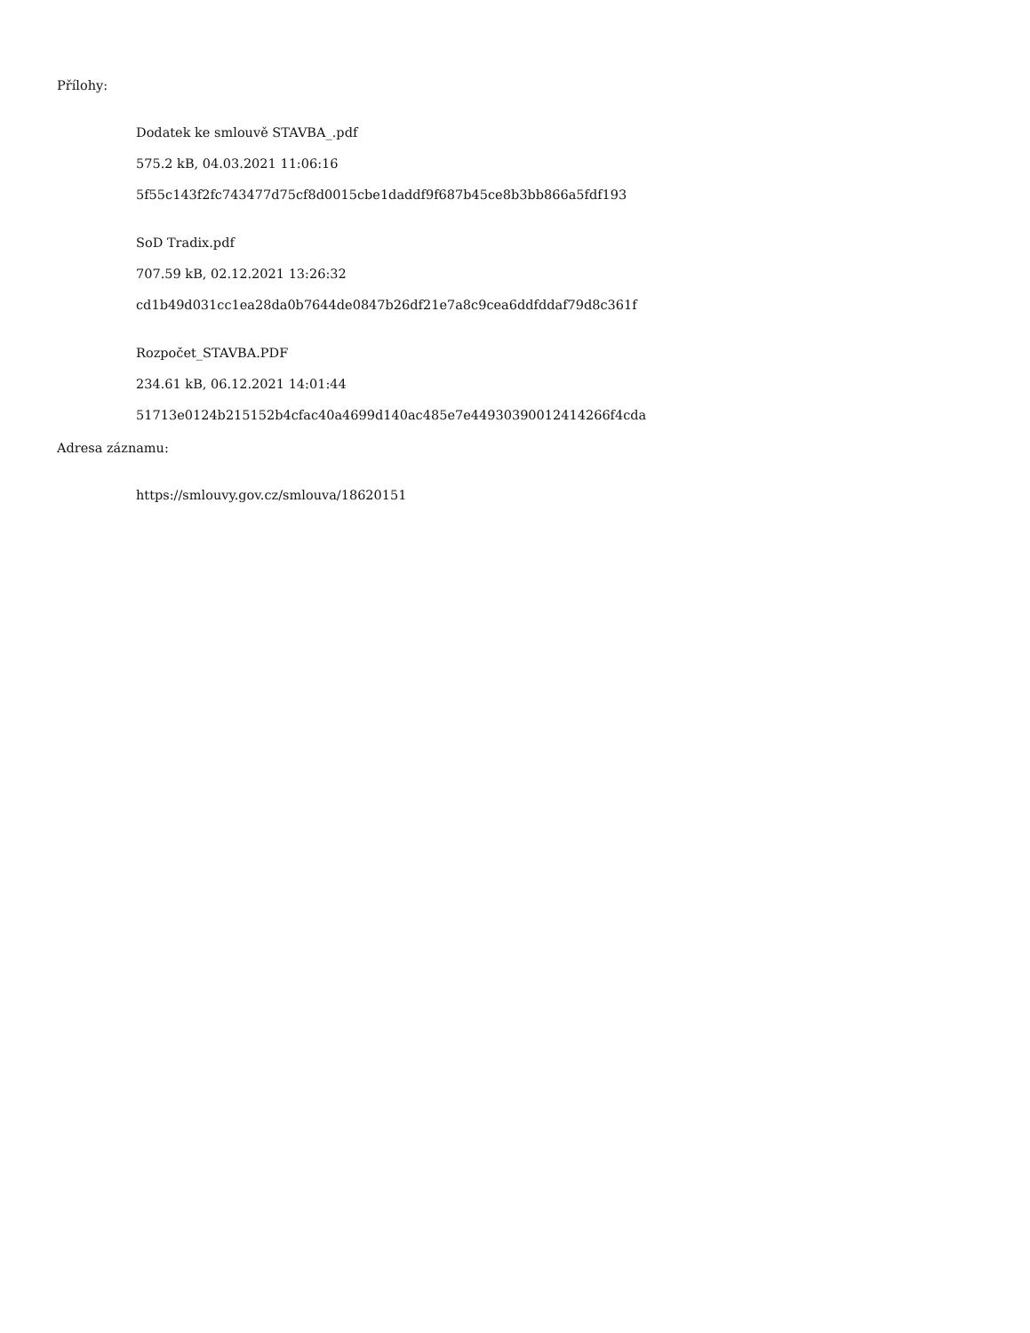Přílohy:
Dodatek ke smlouvě STAVBA_.pdf
575.2 kB, 04.03.2021 11:06:16
5f55c143f2fc743477d75cf8d0015cbe1daddf9f687b45ce8b3bb866a5fdf193
SoD Tradix.pdf
707.59 kB, 02.12.2021 13:26:32
cd1b49d031cc1ea28da0b7644de0847b26df21e7a8c9cea6ddfddaf79d8c361f
Rozpočet_STAVBA.PDF
234.61 kB, 06.12.2021 14:01:44
51713e0124b215152b4cfac40a4699d140ac485e7e44930390012414266f4cda
Adresa záznamu:
https://smlouvy.gov.cz/smlouva/18620151